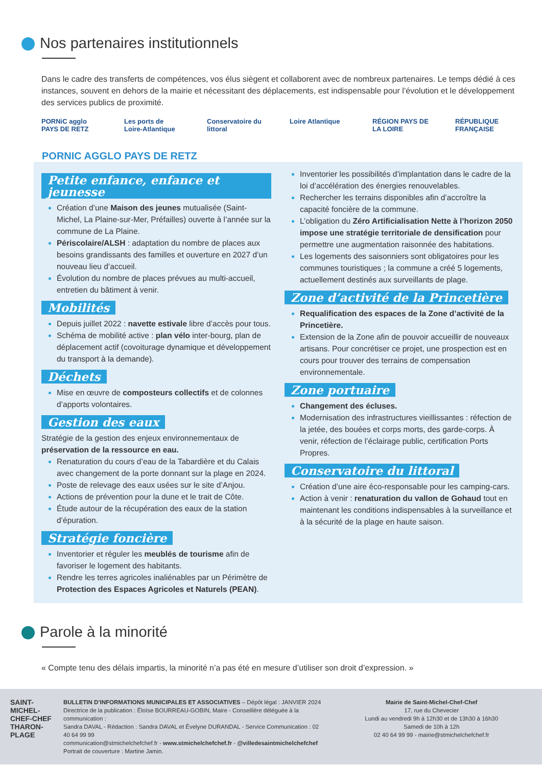Nos partenaires institutionnels
Dans le cadre des transferts de compétences, vos élus siègent et collaborent avec de nombreux partenaires. Le temps dédié à ces instances, souvent en dehors de la mairie et nécessitant des déplacements, est indispensable pour l’évolution et le développement des services publics de proximité.
PORNiC agglo PAYS DE RETZ
Les ports de Loire-Atlantique
Conservatoire du littoral
Loire Atlantique
RÉGION PAYS DE LA LOIRE
RÉPUBLIQUE FRANÇAISE
PORNIC AGGLO PAYS DE RETZ
Petite enfance, enfance et jeunesse
Création d’une Maison des jeunes mutualisée (Saint-Michel, La Plaine-sur-Mer, Préfailles) ouverte à l’année sur la commune de La Plaine.
Périscolaire/ALSH : adaptation du nombre de places aux besoins grandissants des familles et ouverture en 2027 d’un nouveau lieu d’accueil.
Évolution du nombre de places prévues au multi-accueil, entretien du bâtiment à venir.
Mobilités
Depuis juillet 2022 : navette estivale libre d’accès pour tous.
Schéma de mobilité active : plan vélo inter-bourg, plan de déplacement actif (covoiturage dynamique et développement du transport à la demande).
Déchets
Mise en œuvre de composteurs collectifs et de colonnes d’apports volontaires.
Gestion des eaux
Stratégie de la gestion des enjeux environnementaux de préservation de la ressource en eau.
Renaturation du cours d’eau de la Tabardière et du Calais avec changement de la porte donnant sur la plage en 2024.
Poste de relevage des eaux usées sur le site d’Anjou.
Actions de prévention pour la dune et le trait de Côte.
Étude autour de la récupération des eaux de la station d’épuration.
Stratégie foncière
Inventorier et réguler les meublés de tourisme afin de favoriser le logement des habitants.
Rendre les terres agricoles inaliénables par un Périmètre de Protection des Espaces Agricoles et Naturels (PEAN).
Inventorier les possibilités d’implantation dans le cadre de la loi d’accélération des énergies renouvelables.
Rechercher les terrains disponibles afin d’accroître la capacité foncière de la commune.
L’obligation du Zéro Artificialisation Nette à l’horizon 2050 impose une stratégie territoriale de densification pour permettre une augmentation raisonnée des habitations.
Les logements des saisonniers sont obligatoires pour les communes touristiques ; la commune a créé 5 logements, actuellement destinés aux surveillants de plage.
Zone d’activité de la Princetière
Requalification des espaces de la Zone d’activité de la Princetière.
Extension de la Zone afin de pouvoir accueillir de nouveaux artisans. Pour concrétiser ce projet, une prospection est en cours pour trouver des terrains de compensation environnementale.
Zone portuaire
Changement des écluses.
Modernisation des infrastructures vieillissantes : réfection de la jetée, des bouées et corps morts, des garde-corps. À venir, réfection de l’éclairage public, certification Ports Propres.
Conservatoire du littoral
Création d’une aire éco-responsable pour les camping-cars.
Action à venir : renaturation du vallon de Gohaud tout en maintenant les conditions indispensables à la surveillance et à la sécurité de la plage en haute saison.
Parole à la minorité
« Compte tenu des délais impartis, la minorité n’a pas été en mesure d’utiliser son droit d’expression. »
SAINT-MICHEL-CHEF-CHEF THARON-PLAGE
BULLETIN D’INFORMATIONS MUNICIPALES ET ASSOCIATIVES – Dépôt légal : JANVIER 2024
Directrice de la publication : Éloïse BOURREAU-GOBIN, Maire - Conseillère déléguée à la communication :
Sandra DAVAL - Rédaction : Sandra DAVAL et Évelyne DURANDAL - Service Communication : 02 40 64 99 99
communication@stmichelchefchef.fr - www.stmichelchefchef.fr - @villedesaintmichelchefchef
Portrait de couverture : Martine Jamin.
Mairie de Saint-Michel-Chef-Chef
17, rue du Chevecier
Lundi au vendredi 9h à 12h30 et de 13h30 à 16h30
Samedi de 10h à 12h
02 40 64 99 99 - mairie@stmichelchefchef.fr